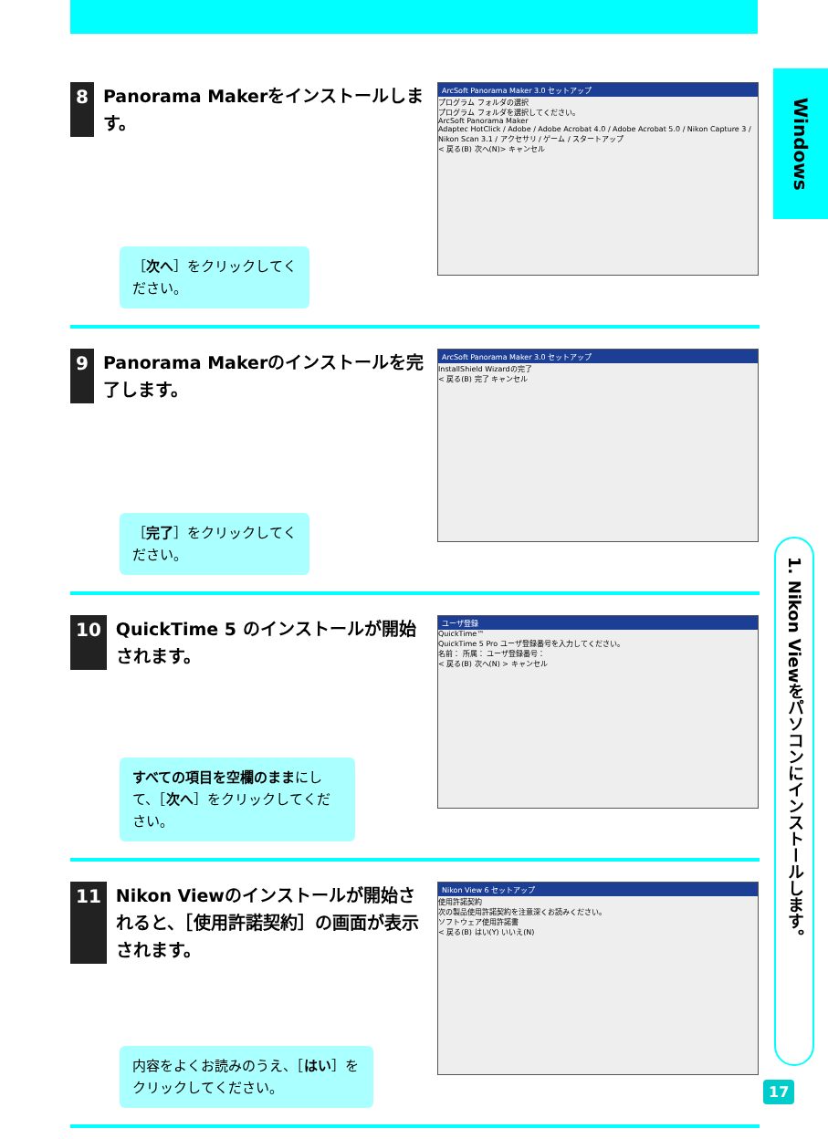Windows
1. Nikon Viewをパソコンにインストールします。
8 Panorama Makerをインストールします。
［次へ］をクリックしてください。
ArcSoft Panorama Maker 3.0 セットアップ
プログラム フォルダの選択
プログラム フォルダを選択してください。
ArcSoft Panorama Maker
Adaptec HotClick / Adobe / Adobe Acrobat 4.0 / Adobe Acrobat 5.0 / Nikon Capture 3 / Nikon Scan 3.1 / アクセサリ / ゲーム / スタートアップ
< 戻る(B) 次へ(N)> キャンセル
9 Panorama Makerのインストールを完了します。
［完了］をクリックしてください。
ArcSoft Panorama Maker 3.0 セットアップ
InstallShield Wizardの完了
< 戻る(B) 完了 キャンセル
10 QuickTime 5 のインストールが開始されます。
すべての項目を空欄のままにして、［次へ］をクリックしてください。
ユーザ登録
QuickTime™
QuickTime 5 Pro ユーザ登録番号を入力してください。
名前： 所属： ユーザ登録番号：
< 戻る(B) 次へ(N) > キャンセル
11 Nikon Viewのインストールが開始されると、［使用許諾契約］の画面が表示されます。
内容をよくお読みのうえ、［はい］をクリックしてください。
Nikon View 6 セットアップ
使用許諾契約
次の製品使用許諾契約を注意深くお読みください。
ソフトウェア使用許諾書
< 戻る(B) はい(Y) いいえ(N)
17